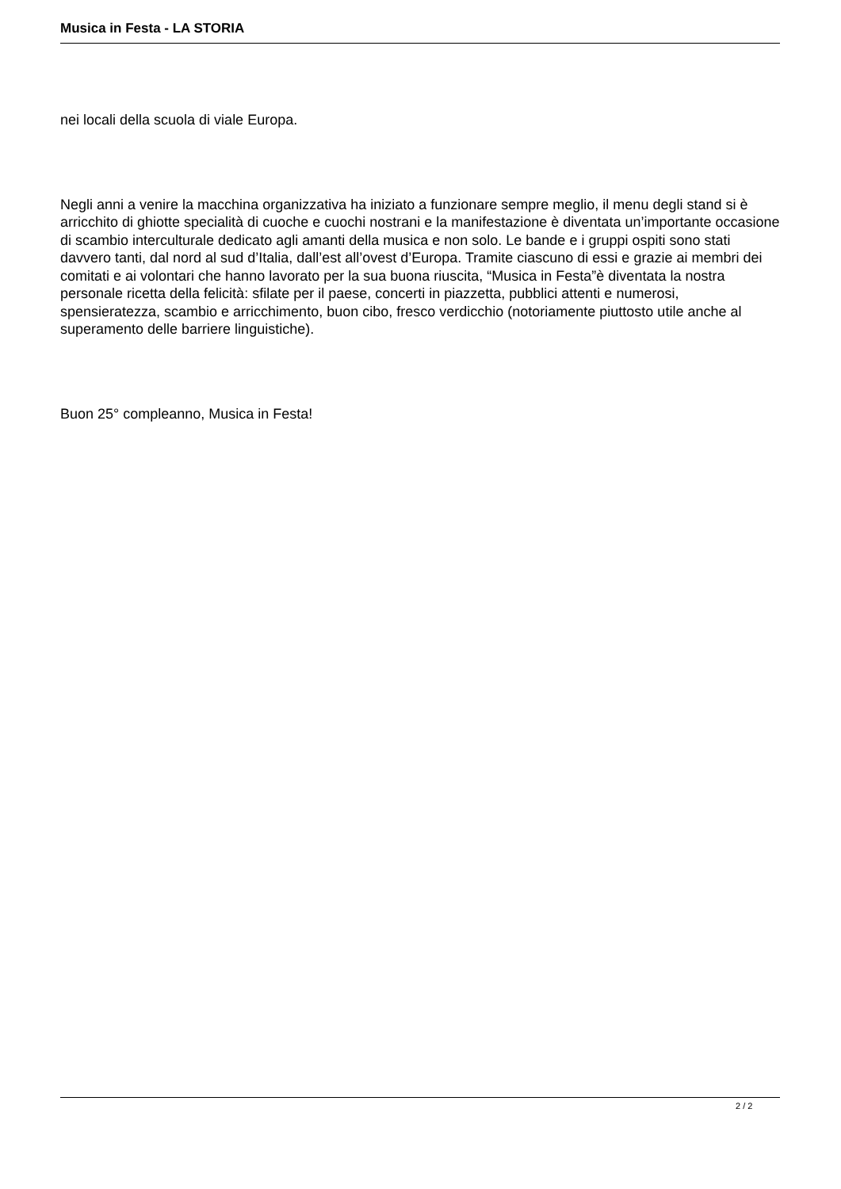Musica in Festa - LA STORIA
nei locali della scuola di viale Europa.
Negli anni a venire la macchina organizzativa ha iniziato a funzionare sempre meglio, il menu degli stand si è arricchito di ghiotte specialità di cuoche e cuochi nostrani e la manifestazione è diventata un’importante occasione di scambio interculturale dedicato agli amanti della musica e non solo. Le bande e i gruppi ospiti sono stati davvero tanti, dal nord al sud d’Italia, dall’est all’ovest d’Europa. Tramite ciascuno di essi e grazie ai membri dei comitati e ai volontari che hanno lavorato per la sua buona riuscita, “Musica in Festa”è diventata la nostra personale ricetta della felicità: sfilate per il paese, concerti in piazzetta, pubblici attenti e numerosi, spensieratezza, scambio e arricchimento, buon cibo, fresco verdicchio (notoriamente piuttosto utile anche al superamento delle barriere linguistiche).
Buon 25° compleanno, Musica in Festa!
2 / 2